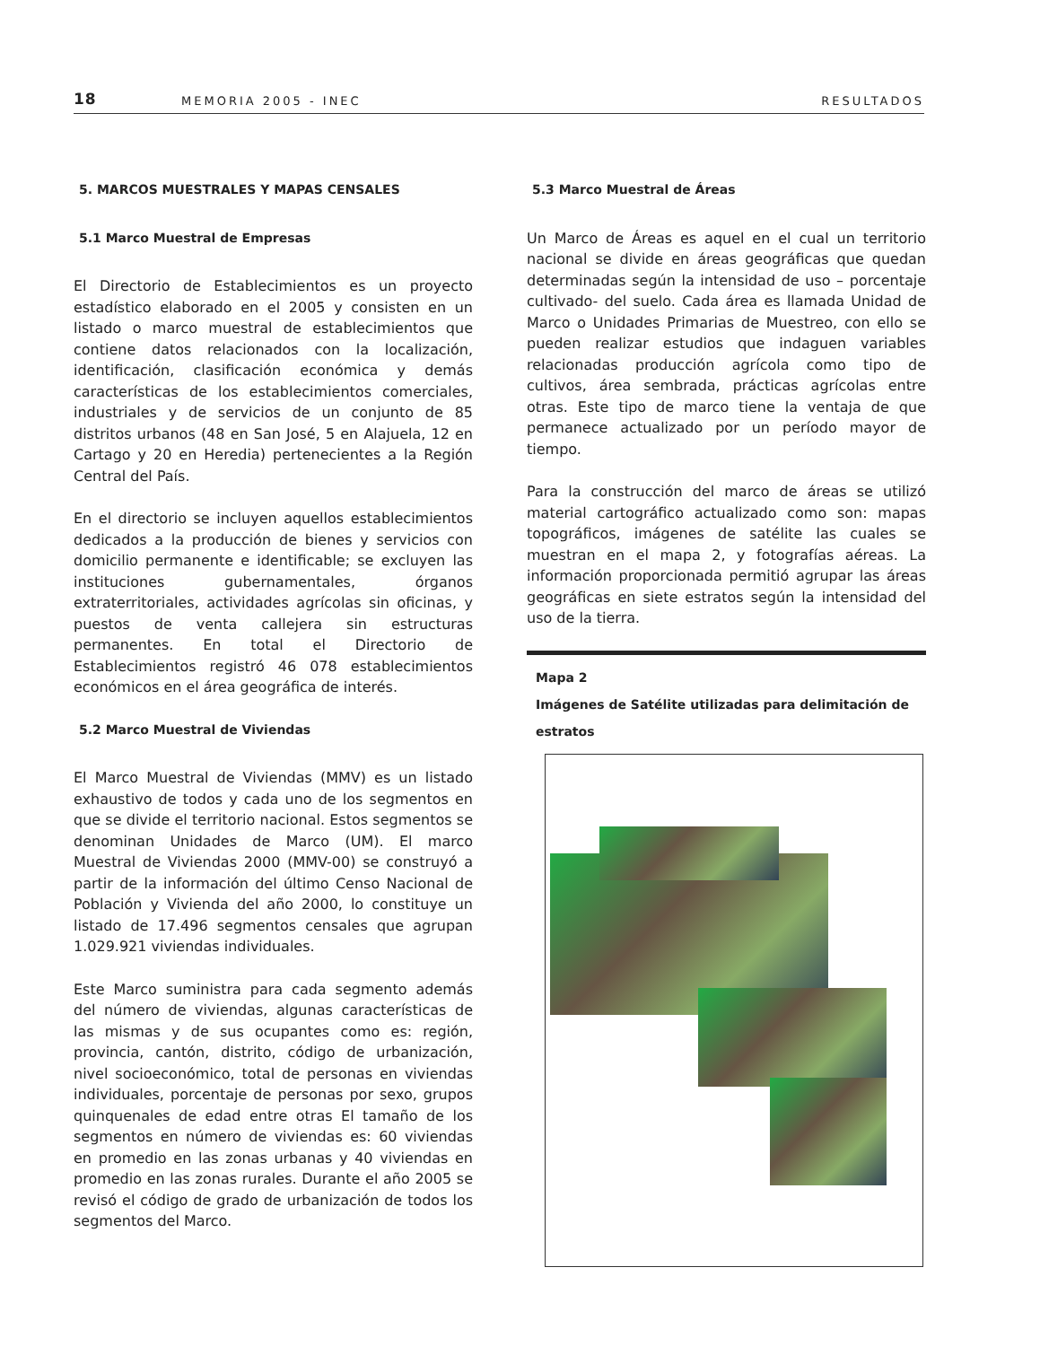18 MEMORIA 2005 - INEC RESULTADOS
5. MARCOS MUESTRALES Y MAPAS CENSALES
5.1 Marco Muestral de Empresas
El Directorio de Establecimientos es un proyecto estadístico elaborado en el 2005 y consisten en un listado o marco muestral de establecimientos que contiene datos relacionados con la localización, identificación, clasificación económica y demás características de los establecimientos comerciales, industriales y de servicios de un conjunto de 85 distritos urbanos (48 en San José, 5 en Alajuela, 12 en Cartago y 20 en Heredia) pertenecientes a la Región Central del País.
En el directorio se incluyen aquellos establecimientos dedicados a la producción de bienes y servicios con domicilio permanente e identificable; se excluyen las instituciones gubernamentales, órganos extraterritoriales, actividades agrícolas sin oficinas, y puestos de venta callejera sin estructuras permanentes. En total el Directorio de Establecimientos registró 46 078 establecimientos económicos en el área geográfica de interés.
5.2 Marco Muestral de Viviendas
El Marco Muestral de Viviendas (MMV) es un listado exhaustivo de todos y cada uno de los segmentos en que se divide el territorio nacional. Estos segmentos se denominan Unidades de Marco (UM). El marco Muestral de Viviendas 2000 (MMV-00) se construyó a partir de la información del último Censo Nacional de Población y Vivienda del año 2000, lo constituye un listado de 17.496 segmentos censales que agrupan 1.029.921 viviendas individuales.
Este Marco suministra para cada segmento además del número de viviendas, algunas características de las mismas y de sus ocupantes como es: región, provincia, cantón, distrito, código de urbanización, nivel socioeconómico, total de personas en viviendas individuales, porcentaje de personas por sexo, grupos quinquenales de edad entre otras El tamaño de los segmentos en número de viviendas es: 60 viviendas en promedio en las zonas urbanas y 40 viviendas en promedio en las zonas rurales. Durante el año 2005 se revisó el código de grado de urbanización de todos los segmentos del Marco.
5.3 Marco Muestral de Áreas
Un Marco de Áreas es aquel en el cual un territorio nacional se divide en áreas geográficas que quedan determinadas según la intensidad de uso – porcentaje cultivado- del suelo. Cada área es llamada Unidad de Marco o Unidades Primarias de Muestreo, con ello se pueden realizar estudios que indaguen variables relacionadas producción agrícola como tipo de cultivos, área sembrada, prácticas agrícolas entre otras. Este tipo de marco tiene la ventaja de que permanece actualizado por un período mayor de tiempo.
Para la construcción del marco de áreas se utilizó material cartográfico actualizado como son: mapas topográficos, imágenes de satélite las cuales se muestran en el mapa 2, y fotografías aéreas. La información proporcionada permitió agrupar las áreas geográficas en siete estratos según la intensidad del uso de la tierra.
Mapa 2
Imágenes de Satélite utilizadas para delimitación de estratos